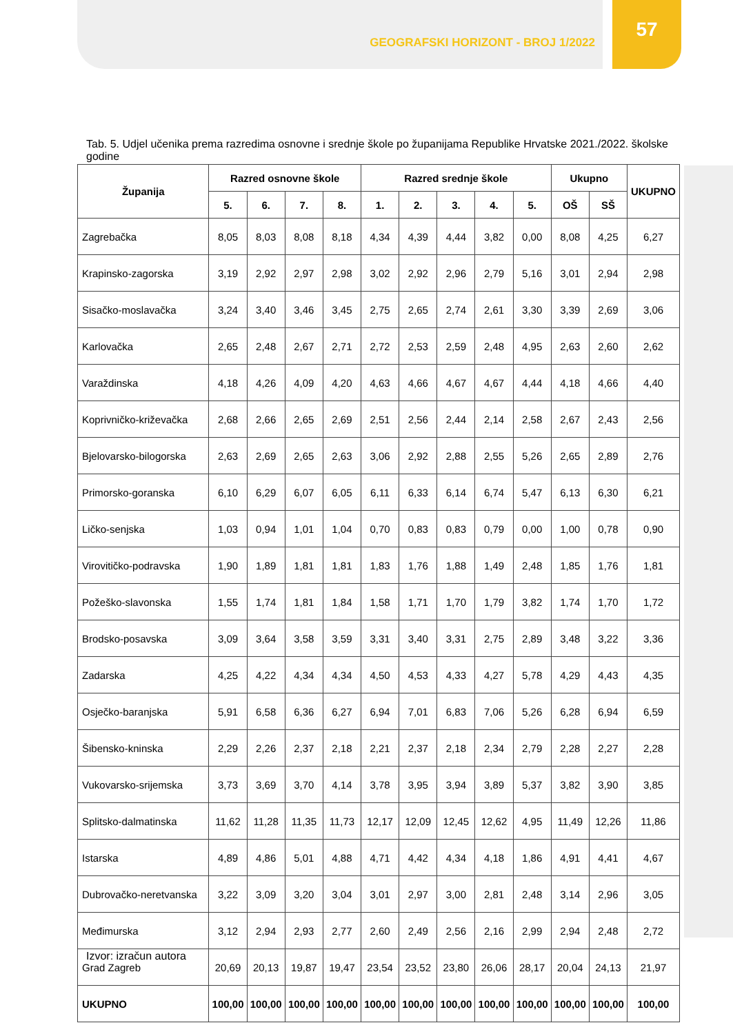GEOGRAFSKI HORIZONT - BROJ 1/2022
57
Tab. 5. Udjel učenika prema razredima osnovne i srednje škole po županijama Republike Hrvatske 2021./2022. školske godine
| Županija | Razred osnovne škole | | | | Razred srednje škole | | | | | Ukupno | | UKUPNO |
| --- | --- | --- | --- | --- | --- | --- | --- | --- | --- | --- | --- | --- |
| | 5. | 6. | 7. | 8. | 1. | 2. | 3. | 4. | 5. | OŠ | SŠ | |
| Zagrebačka | 8,05 | 8,03 | 8,08 | 8,18 | 4,34 | 4,39 | 4,44 | 3,82 | 0,00 | 8,08 | 4,25 | 6,27 |
| Krapinsko-zagorska | 3,19 | 2,92 | 2,97 | 2,98 | 3,02 | 2,92 | 2,96 | 2,79 | 5,16 | 3,01 | 2,94 | 2,98 |
| Sisačko-moslavačka | 3,24 | 3,40 | 3,46 | 3,45 | 2,75 | 2,65 | 2,74 | 2,61 | 3,30 | 3,39 | 2,69 | 3,06 |
| Karlovačka | 2,65 | 2,48 | 2,67 | 2,71 | 2,72 | 2,53 | 2,59 | 2,48 | 4,95 | 2,63 | 2,60 | 2,62 |
| Varaždinska | 4,18 | 4,26 | 4,09 | 4,20 | 4,63 | 4,66 | 4,67 | 4,67 | 4,44 | 4,18 | 4,66 | 4,40 |
| Koprivničko-križevačka | 2,68 | 2,66 | 2,65 | 2,69 | 2,51 | 2,56 | 2,44 | 2,14 | 2,58 | 2,67 | 2,43 | 2,56 |
| Bjelovarsko-bilogorska | 2,63 | 2,69 | 2,65 | 2,63 | 3,06 | 2,92 | 2,88 | 2,55 | 5,26 | 2,65 | 2,89 | 2,76 |
| Primorsko-goranska | 6,10 | 6,29 | 6,07 | 6,05 | 6,11 | 6,33 | 6,14 | 6,74 | 5,47 | 6,13 | 6,30 | 6,21 |
| Ličko-senjska | 1,03 | 0,94 | 1,01 | 1,04 | 0,70 | 0,83 | 0,83 | 0,79 | 0,00 | 1,00 | 0,78 | 0,90 |
| Virovitičko-podravska | 1,90 | 1,89 | 1,81 | 1,81 | 1,83 | 1,76 | 1,88 | 1,49 | 2,48 | 1,85 | 1,76 | 1,81 |
| Požeško-slavonska | 1,55 | 1,74 | 1,81 | 1,84 | 1,58 | 1,71 | 1,70 | 1,79 | 3,82 | 1,74 | 1,70 | 1,72 |
| Brodsko-posavska | 3,09 | 3,64 | 3,58 | 3,59 | 3,31 | 3,40 | 3,31 | 2,75 | 2,89 | 3,48 | 3,22 | 3,36 |
| Zadarska | 4,25 | 4,22 | 4,34 | 4,34 | 4,50 | 4,53 | 4,33 | 4,27 | 5,78 | 4,29 | 4,43 | 4,35 |
| Osječko-baranjska | 5,91 | 6,58 | 6,36 | 6,27 | 6,94 | 7,01 | 6,83 | 7,06 | 5,26 | 6,28 | 6,94 | 6,59 |
| Šibensko-kninska | 2,29 | 2,26 | 2,37 | 2,18 | 2,21 | 2,37 | 2,18 | 2,34 | 2,79 | 2,28 | 2,27 | 2,28 |
| Vukovarsko-srijemska | 3,73 | 3,69 | 3,70 | 4,14 | 3,78 | 3,95 | 3,94 | 3,89 | 5,37 | 3,82 | 3,90 | 3,85 |
| Splitsko-dalmatinska | 11,62 | 11,28 | 11,35 | 11,73 | 12,17 | 12,09 | 12,45 | 12,62 | 4,95 | 11,49 | 12,26 | 11,86 |
| Istarska | 4,89 | 4,86 | 5,01 | 4,88 | 4,71 | 4,42 | 4,34 | 4,18 | 1,86 | 4,91 | 4,41 | 4,67 |
| Dubrovačko-neretvanska | 3,22 | 3,09 | 3,20 | 3,04 | 3,01 | 2,97 | 3,00 | 2,81 | 2,48 | 3,14 | 2,96 | 3,05 |
| Međimurska | 3,12 | 2,94 | 2,93 | 2,77 | 2,60 | 2,49 | 2,56 | 2,16 | 2,99 | 2,94 | 2,48 | 2,72 |
| Grad Zagreb | 20,69 | 20,13 | 19,87 | 19,47 | 23,54 | 23,52 | 23,80 | 26,06 | 28,17 | 20,04 | 24,13 | 21,97 |
| UKUPNO | 100,00 | 100,00 | 100,00 | 100,00 | 100,00 | 100,00 | 100,00 | 100,00 | 100,00 | 100,00 | 100,00 | 100,00 |
Izvor: izračun autora